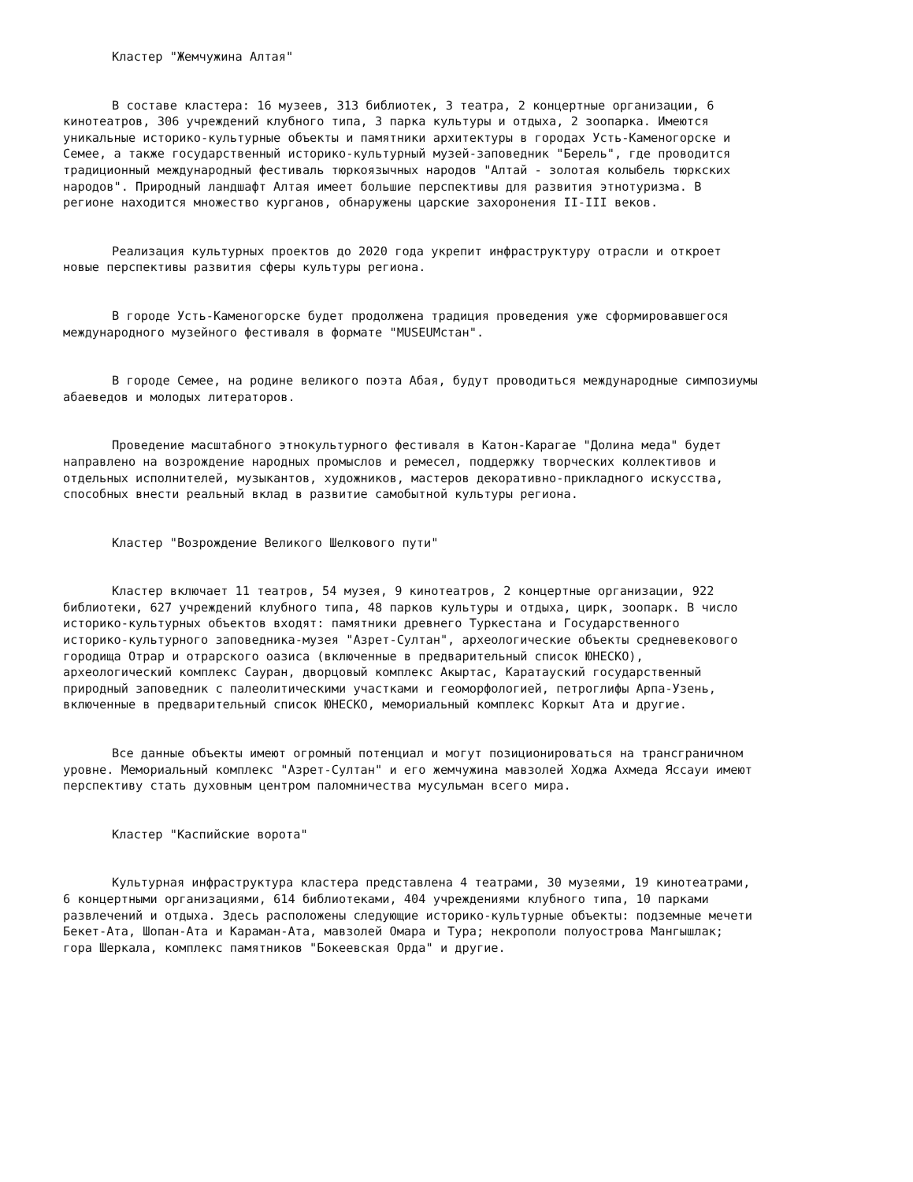Кластер "Жемчужина Алтая"
В составе кластера: 16 музеев, 313 библиотек, 3 театра, 2 концертные организации, 6 кинотеатров, 306 учреждений клубного типа, 3 парка культуры и отдыха, 2 зоопарка. Имеются уникальные историко-культурные объекты и памятники архитектуры в городах Усть-Каменогорске и Семее, а также государственный историко-культурный музей-заповедник "Берель", где проводится традиционный международный фестиваль тюркоязычных народов "Алтай - золотая колыбель тюркских народов". Природный ландшафт Алтая имеет большие перспективы для развития этнотуризма. В регионе находится множество курганов, обнаружены царские захоронения II-III веков.
Реализация культурных проектов до 2020 года укрепит инфраструктуру отрасли и откроет новые перспективы развития сферы культуры региона.
В городе Усть-Каменогорске будет продолжена традиция проведения уже сформировавшегося международного музейного фестиваля в формате "MUSEUMстан".
В городе Семее, на родине великого поэта Абая, будут проводиться международные симпозиумы абаеведов и молодых литераторов.
Проведение масштабного этнокультурного фестиваля в Катон-Карагае "Долина меда" будет направлено на возрождение народных промыслов и ремесел, поддержку творческих коллективов и отдельных исполнителей, музыкантов, художников, мастеров декоративно-прикладного искусства, способных внести реальный вклад в развитие самобытной культуры региона.
Кластер "Возрождение Великого Шелкового пути"
Кластер включает 11 театров, 54 музея, 9 кинотеатров, 2 концертные организации, 922 библиотеки, 627 учреждений клубного типа, 48 парков культуры и отдыха, цирк, зоопарк. В число историко-культурных объектов входят: памятники древнего Туркестана и Государственного историко-культурного заповедника-музея "Азрет-Султан", археологические объекты средневекового городища Отрар и отрарского оазиса (включенные в предварительный список ЮНЕСКО), археологический комплекс Сауран, дворцовый комплекс Акыртас, Каратауский государственный природный заповедник с палеолитическими участками и геоморфологией, петроглифы Арпа-Узень, включенные в предварительный список ЮНЕСКО, мемориальный комплекс Коркыт Ата и другие.
Все данные объекты имеют огромный потенциал и могут позиционироваться на трансграничном уровне. Мемориальный комплекс "Азрет-Султан" и его жемчужина мавзолей Ходжа Ахмеда Яссауи имеют перспективу стать духовным центром паломничества мусульман всего мира.
Кластер "Каспийские ворота"
Культурная инфраструктура кластера представлена 4 театрами, 30 музеями, 19 кинотеатрами, 6 концертными организациями, 614 библиотеками, 404 учреждениями клубного типа, 10 парками развлечений и отдыха. Здесь расположены следующие историко-культурные объекты: подземные мечети Бекет-Ата, Шопан-Ата и Караман-Ата, мавзолей Омара и Тура; некрополи полуострова Мангышлак; гора Шеркала, комплекс памятников "Бокеевская Орда" и другие.